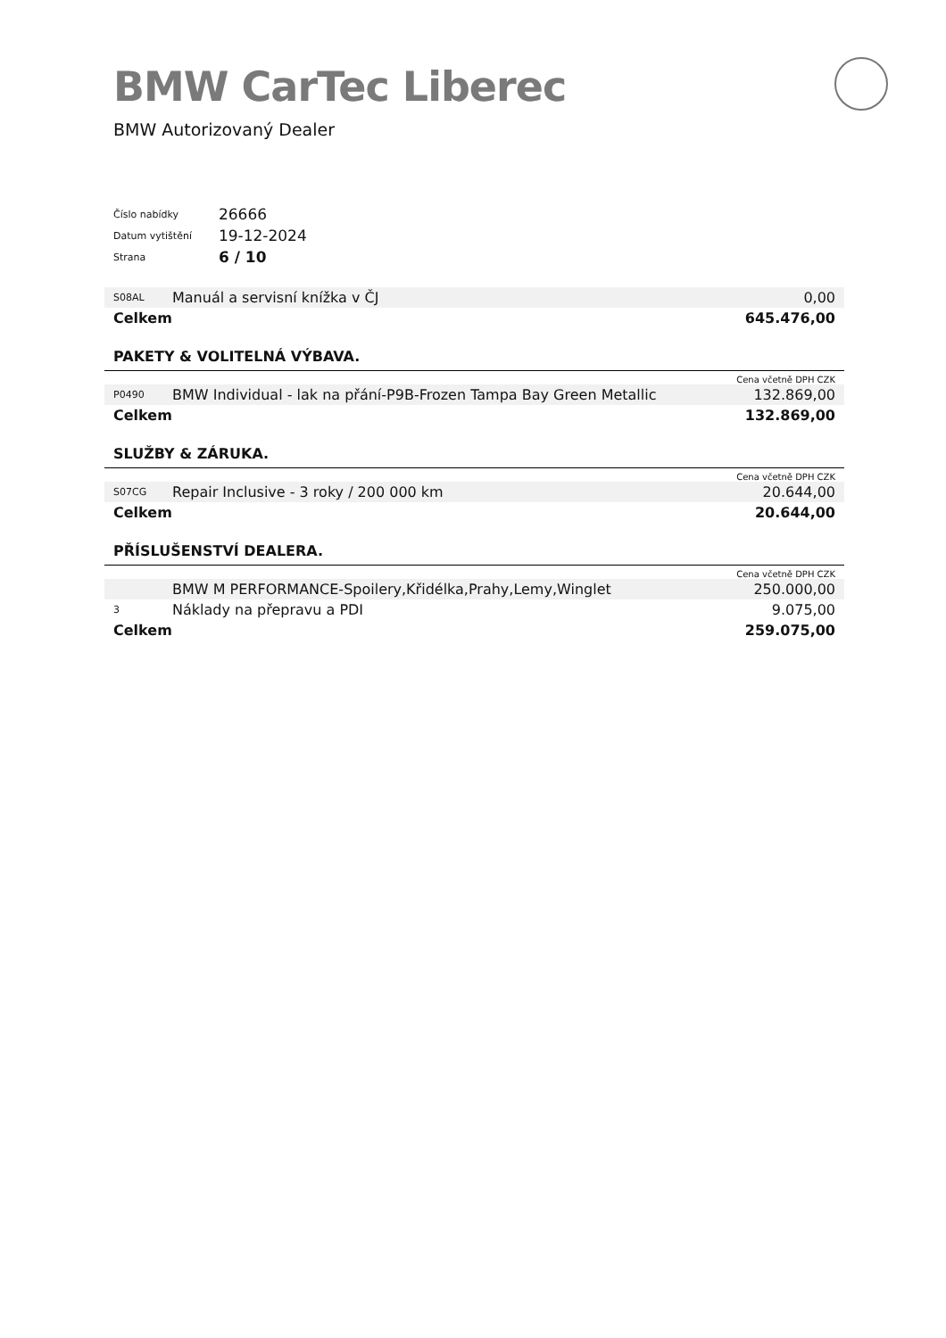BMW CarTec Liberec
BMW Autorizovaný Dealer
| Číslo nabídky | 26666 |
| Datum vytištění | 19-12-2024 |
| Strana | 6 / 10 |
| S08AL | Manuál a servisní knížka v ČJ | 0,00 |
| Celkem | | 645.476,00 |
PAKETY & VOLITELNÁ VÝBAVA.
| Cena včetně DPH CZK | | |
| P0490 | BMW Individual - lak na přání-P9B-Frozen Tampa Bay Green Metallic | 132.869,00 |
| Celkem | | 132.869,00 |
SLUŽBY & ZÁRUKA.
| Cena včetně DPH CZK | | |
| S07CG | Repair Inclusive - 3 roky / 200 000 km | 20.644,00 |
| Celkem | | 20.644,00 |
PŘÍSLUŠENSTVÍ DEALERA.
| Cena včetně DPH CZK | | |
| | BMW M PERFORMANCE-Spoilery,Křidélka,Prahy,Lemy,Winglet | 250.000,00 |
| 3 | Náklady na přepravu a PDI | 9.075,00 |
| Celkem | | 259.075,00 |